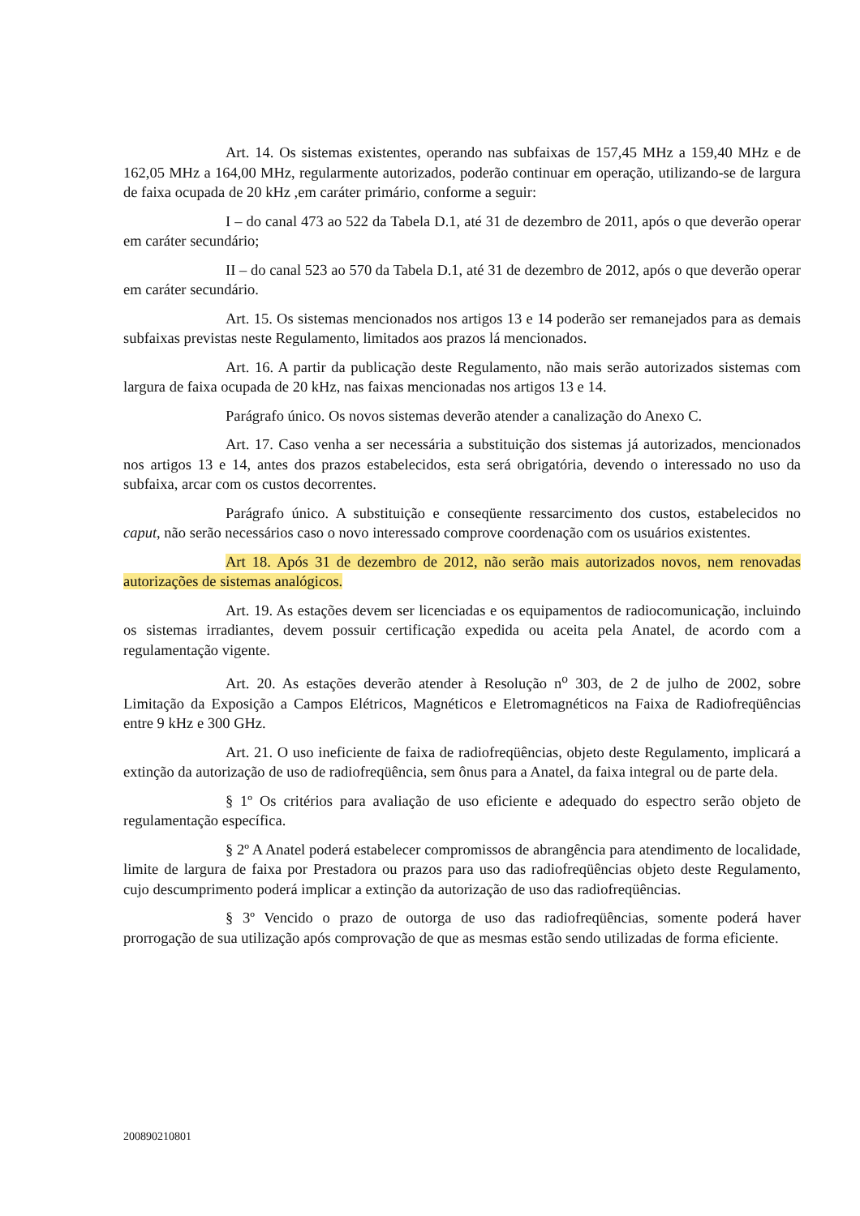Art. 14. Os sistemas existentes, operando nas subfaixas de 157,45 MHz a 159,40 MHz e de 162,05 MHz a 164,00 MHz, regularmente autorizados, poderão continuar em operação, utilizando-se de largura de faixa ocupada de 20 kHz ,em caráter primário, conforme a seguir:
I – do canal 473 ao 522 da Tabela D.1, até 31 de dezembro de 2011, após o que deverão operar em caráter secundário;
II – do canal 523 ao 570 da Tabela D.1, até 31 de dezembro de 2012, após o que deverão operar em caráter secundário.
Art. 15. Os sistemas mencionados nos artigos 13 e 14 poderão ser remanejados para as demais subfaixas previstas neste Regulamento, limitados aos prazos lá mencionados.
Art. 16. A partir da publicação deste Regulamento, não mais serão autorizados sistemas com largura de faixa ocupada de 20 kHz, nas faixas mencionadas nos artigos 13 e 14.
Parágrafo único. Os novos sistemas deverão atender a canalização do Anexo C.
Art. 17. Caso venha a ser necessária a substituição dos sistemas já autorizados, mencionados nos artigos 13 e 14, antes dos prazos estabelecidos, esta será obrigatória, devendo o interessado no uso da subfaixa, arcar com os custos decorrentes.
Parágrafo único. A substituição e conseqüente ressarcimento dos custos, estabelecidos no caput, não serão necessários caso o novo interessado comprove coordenação com os usuários existentes.
Art 18. Após 31 de dezembro de 2012, não serão mais autorizados novos, nem renovadas autorizações de sistemas analógicos.
Art. 19. As estações devem ser licenciadas e os equipamentos de radiocomunicação, incluindo os sistemas irradiantes, devem possuir certificação expedida ou aceita pela Anatel, de acordo com a regulamentação vigente.
Art. 20. As estações deverão atender à Resolução n<sup>o</sup> 303, de 2 de julho de 2002, sobre Limitação da Exposição a Campos Elétricos, Magnéticos e Eletromagnéticos na Faixa de Radiofreqüências entre 9 kHz e 300 GHz.
Art. 21. O uso ineficiente de faixa de radiofreqüências, objeto deste Regulamento, implicará a extinção da autorização de uso de radiofreqüência, sem ônus para a Anatel, da faixa integral ou de parte dela.
§ 1º Os critérios para avaliação de uso eficiente e adequado do espectro serão objeto de regulamentação específica.
§ 2º A Anatel poderá estabelecer compromissos de abrangência para atendimento de localidade, limite de largura de faixa por Prestadora ou prazos para uso das radiofreqüências objeto deste Regulamento, cujo descumprimento poderá implicar a extinção da autorização de uso das radiofreqüências.
§ 3º Vencido o prazo de outorga de uso das radiofreqüências, somente poderá haver prorrogação de sua utilização após comprovação de que as mesmas estão sendo utilizadas de forma eficiente.
200890210801